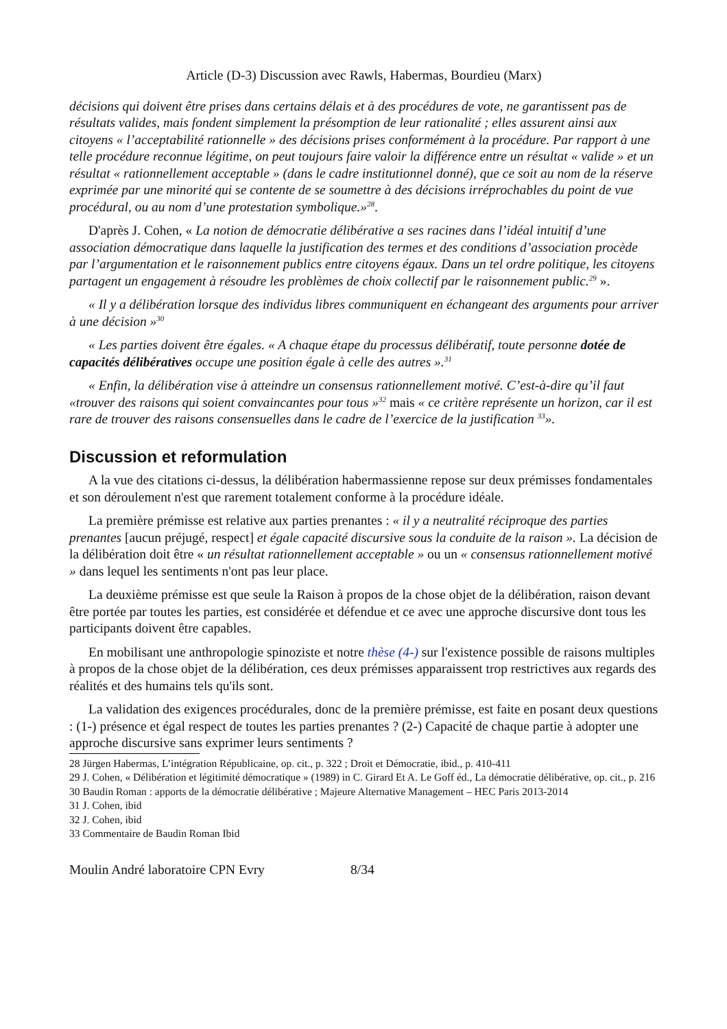Article (D-3) Discussion avec Rawls, Habermas, Bourdieu (Marx)
décisions qui doivent être prises dans certains délais et à des procédures de vote, ne garantissent pas de résultats valides, mais fondent simplement la présomption de leur rationalité ; elles assurent ainsi aux citoyens « l’acceptabilité rationnelle » des décisions prises conformément à la procédure. Par rapport à une telle procédure reconnue légitime, on peut toujours faire valoir la différence entre un résultat « valide » et un résultat « rationnellement acceptable » (dans le cadre institutionnel donné), que ce soit au nom de la réserve exprimée par une minorité qui se contente de se soumettre à des décisions irréprochables du point de vue procédural, ou au nom d’une protestation symbolique.»<sup>28</sup>.
D'après J. Cohen, « La notion de démocratie délibérative a ses racines dans l’idéal intuitif d’une association démocratique dans laquelle la justification des termes et des conditions d’association procède par l’argumentation et le raisonnement publics entre citoyens égaux. Dans un tel ordre politique, les citoyens partagent un engagement à résoudre les problèmes de choix collectif par le raisonnement public.<sup>29</sup> ».
« Il y a délibération lorsque des individus libres communiquent en échangeant des arguments pour arriver à une décision »<sup>30</sup>
« Les parties doivent être égales. « A chaque étape du processus délibératif, toute personne dotée de capacités délibératives occupe une position égale à celle des autres ».<sup>31</sup>
« Enfin, la délibération vise à atteindre un consensus rationnellement motivé. C’est-à-dire qu’il faut «trouver des raisons qui soient convaincantes pour tous »<sup>32</sup> mais « ce critère représente un horizon, car il est rare de trouver des raisons consensuelles dans le cadre de l’exercice de la justification <sup>33</sup>».
Discussion et reformulation
A la vue des citations ci-dessus, la délibération habermassienne repose sur deux prémisses fondamentales et son déroulement n'est que rarement totalement conforme à la procédure idéale.
La première prémisse est relative aux parties prenantes : « il y a neutralité réciproque des parties prenantes [aucun préjugé, respect] et égale capacité discursive sous la conduite de la raison ». La décision de la délibération doit être « un résultat rationnellement acceptable » ou un « consensus rationnellement motivé » dans lequel les sentiments n'ont pas leur place.
La deuxième prémisse est que seule la Raison à propos de la chose objet de la délibération, raison devant être portée par toutes les parties, est considérée et défendue et ce avec une approche discursive dont tous les participants doivent être capables.
En mobilisant une anthropologie spinoziste et notre thèse (4-) sur l'existence possible de raisons multiples à propos de la chose objet de la délibération, ces deux prémisses apparaissent trop restrictives aux regards des réalités et des humains tels qu'ils sont.
La validation des exigences procédurales, donc de la première prémisse, est faite en posant deux questions : (1-) présence et égal respect de toutes les parties prenantes ? (2-) Capacité de chaque partie à adopter une approche discursive sans exprimer leurs sentiments ?
28 Jürgen Habermas, L’intégration Républicaine, op. cit., p. 322 ; Droit et Démocratie, ibid., p. 410-411
29 J. Cohen, « Délibération et légitimité démocratique » (1989) in C. Girard Et A. Le Goff éd., La démocratie délibérative, op. cit., p. 216
30 Baudin Roman : apports de la démocratie délibérative ; Majeure Alternative Management – HEC Paris 2013-2014
31 J. Cohen, ibid
32 J. Cohen, ibid
33 Commentaire de Baudin Roman Ibid
Moulin André laboratoire CPN Evry 8/34